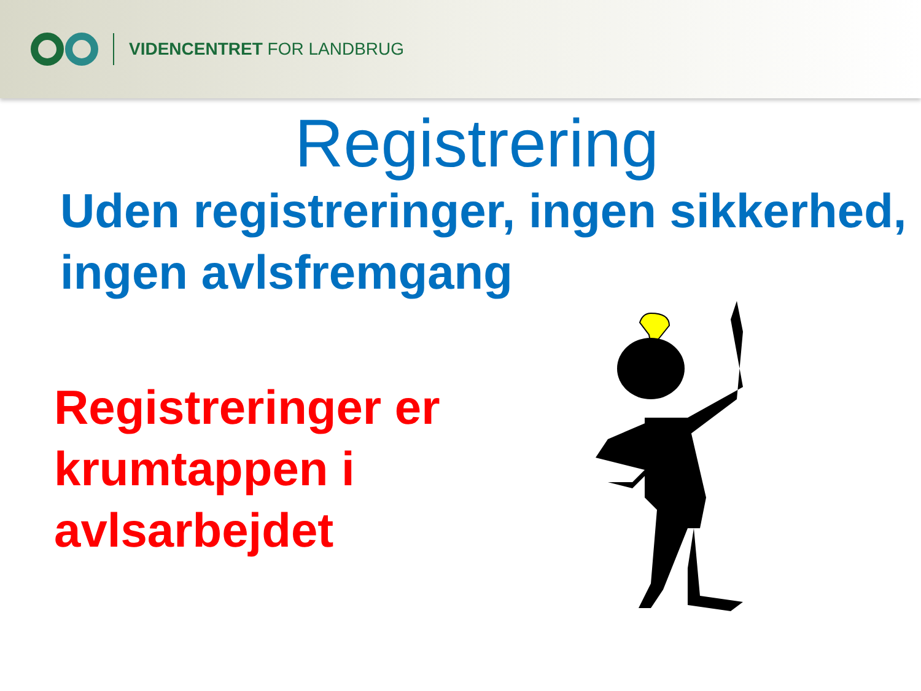VIDENCENTRET FOR LANDBRUG
Registrering
Uden registreringer, ingen sikkerhed, ingen avlsfremgang
Registreringer er krumtappen i avlsarbejdet